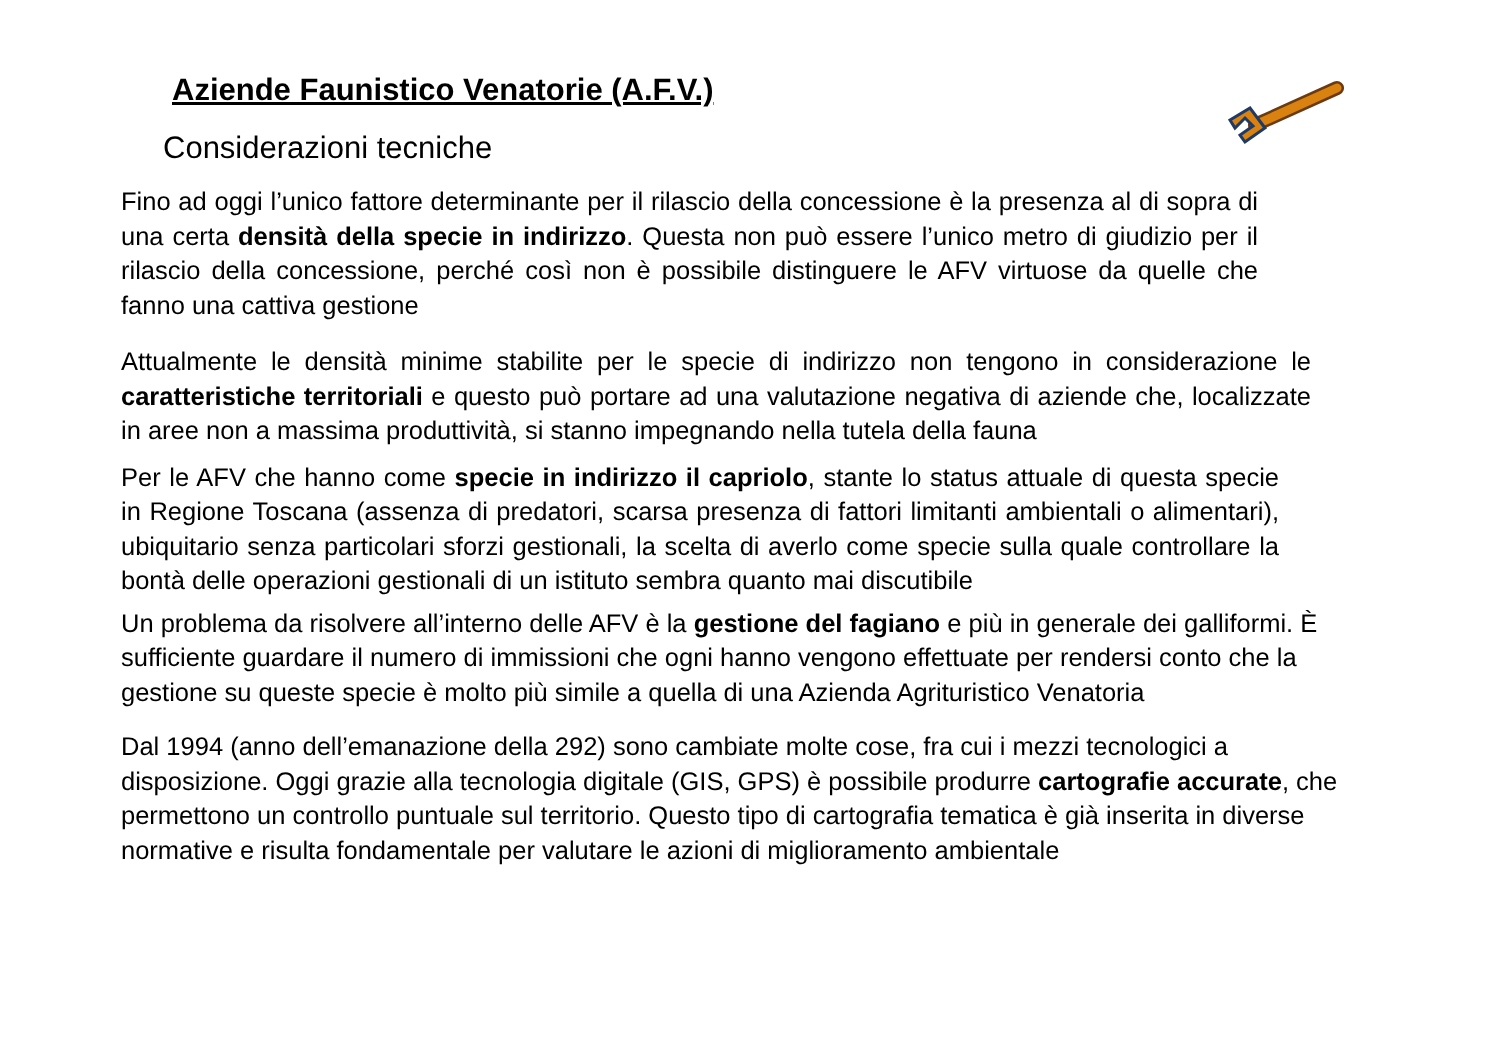Aziende Faunistico Venatorie (A.F.V.)
Considerazioni tecniche
Fino ad oggi l’unico fattore determinante per il rilascio della concessione è la presenza al di sopra di una certa densità della specie in indirizzo. Questa non può essere l’unico metro di giudizio per il rilascio della concessione, perché così non è possibile distinguere le AFV virtuose da quelle che fanno una cattiva gestione
Attualmente le densità minime stabilite per le specie di indirizzo non tengono in considerazione le caratteristiche territoriali e questo può portare ad una valutazione negativa di aziende che, localizzate in aree non a massima produttività, si stanno impegnando nella tutela della fauna
Per le AFV che hanno come specie in indirizzo il capriolo, stante lo status attuale di questa specie in Regione Toscana (assenza di predatori, scarsa presenza di fattori limitanti ambientali o alimentari), ubiquitario senza particolari sforzi gestionali, la scelta di averlo come specie sulla quale controllare la bontà delle operazioni gestionali di un istituto sembra quanto mai discutibile
Un problema da risolvere all’interno delle AFV è la gestione del fagiano e più in generale dei galliformi. È sufficiente guardare il numero di immissioni che ogni hanno vengono effettuate per rendersi conto che la gestione su queste specie è molto più simile a quella di una Azienda Agrituristico Venatoria
Dal 1994 (anno dell’emanazione della 292) sono cambiate molte cose, fra cui i mezzi tecnologici a disposizione. Oggi grazie alla tecnologia digitale (GIS, GPS) è possibile produrre cartografie accurate, che permettono un controllo puntuale sul territorio. Questo tipo di cartografia tematica è già inserita in diverse normative e risulta fondamentale per valutare le azioni di miglioramento ambientale